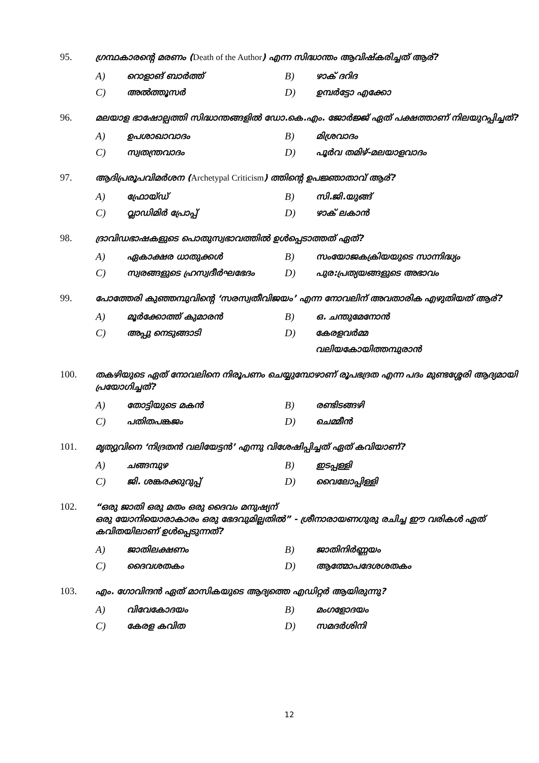95. ഗ്രന്ഥകാരന്റെ മരണം (Death of the Author) എന്ന സിദ്ധാന്തം ആവിഷ്കരിച്ചത് ആര്?
A) റൊളാങ് ബാർത്ത്
B) ഴാക് ദറിദ
C) അൽത്തൂസർ
D) ഉമ്പർട്ടോ എക്കോ
96. മലയാള ഭാഷോല്പത്തി സിദ്ധാന്തങ്ങളിൽ ഡോ.കെ.എം. ജോർജ്ജ് ഏത് പക്ഷത്താണ് നിലയുറപ്പിച്ചത്?
A) ഉപശാഖാവാദം
B) മിശ്രവാദം
C) സ്വതന്ത്രവാദം
D) പൂർവ തമിഴ്-മലയാളവാദം
97. ആദിപ്രരൂപവിമർശന (Archetypal Criticism) ത്തിന്റെ ഉപജ്ഞാതാവ് ആര്?
A) ഫ്രോയ്ഡ്
B) സി.ജി.യുങ്ങ്
C) വ്ലാഡിമിർ പ്രോപ്പ്
D) ഴാക് ലകാൻ
98. ദ്രാവിഡഭാഷകളുടെ പൊതുസ്വഭാവത്തിൽ ഉൾപ്പെടാത്തത് ഏത്?
A) ഏകാക്ഷര ധാതുക്കൾ
B) സംയോജകക്രിയയുടെ സാന്നിദ്ധ്യം
C) സ്വരങ്ങളുടെ ഹ്രസ്വദീർഘഭേദം
D) പുര:പ്രത്യയങ്ങളുടെ അഭാവം
99. പോത്തേരി കുഞ്ഞമ്പുവിന്റെ ‘സരസ്വതീവിജയം’ എന്ന നോവലിന് അവതാരിക എഴുതിയത് ആര്?
A) മൂർക്കോത്ത് കുമാരൻ
B) ഒ. ചന്തുമേനോൻ
C) അപ്പു നെടുങ്ങാടി
D) കേരളവർമ്മ വലിയകോയിത്തമ്പുരാൻ
100. തകഴിയുടെ ഏത് നോവലിനെ നിരൂപണം ചെയ്യുമ്പോഴാണ് രൂപഭദ്രത എന്ന പദം മുണ്ടശ്ശേരി ആദ്യമായി പ്രയോഗിച്ചത്?
A) തോട്ടിയുടെ മകൻ
B) രണ്ടിടങ്ങഴി
C) പതിതപങ്കജം
D) ചെമ്മീൻ
101. മൃത്യുവിനെ ‘നിദ്രതൻ വലിയേട്ടൻ’ എന്നു വിശേഷിപ്പിച്ചത് ഏത് കവിയാണ്?
A) ചങ്ങമ്പുഴ
B) ഇടപ്പള്ളി
C) ജി. ശങ്കരക്കുറുപ്പ്
D) വൈലോപ്പിള്ളി
102. “ഒരു ജാതി ഒരു മതം ഒരു ദൈവം മനുഷ്യന്
ഒരു യോനിയൊരാകാരം ഒരു ഭേദവുമില്ലതിൽ” - ശ്രീനാരായണഗുരു രചിച്ച ഈ വരികൾ ഏത് കവിതയിലാണ് ഉൾപ്പെടുന്നത്?
A) ജാതിലക്ഷണം
B) ജാതിനിർണ്ണയം
C) ദൈവശതകം
D) ആത്മോപദേശശതകം
103. എം. ഗോവിന്ദൻ ഏത് മാസികയുടെ ആദ്യത്തെ എഡിറ്റർ ആയിരുന്നു?
A) വിവേകോദയം
B) മംഗളോദയം
C) കേരള കവിത
D) സമദർശിനി
12